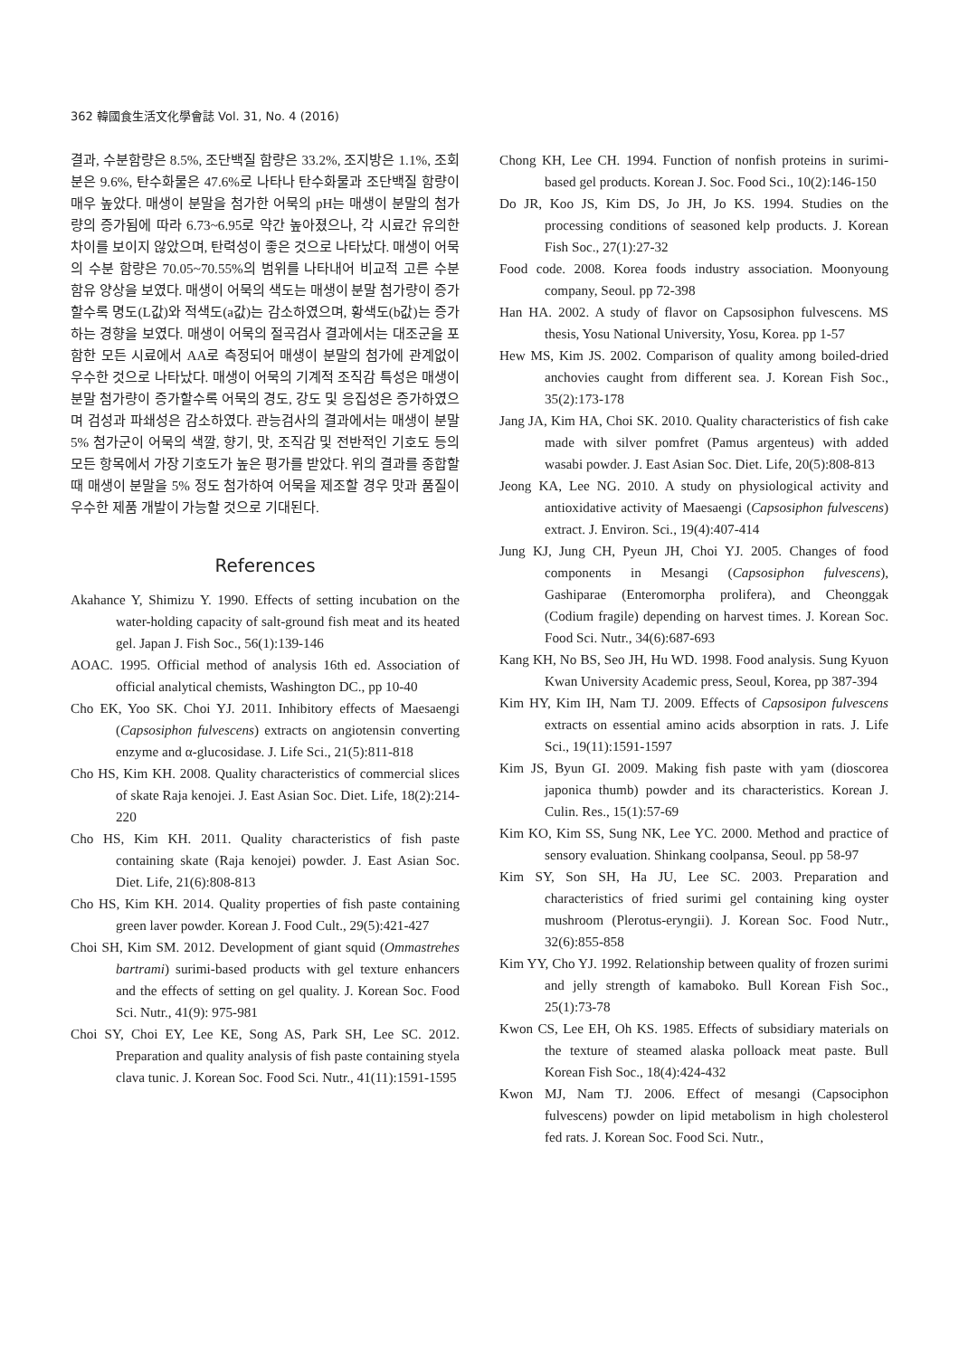362 韓國食生活文化學會誌 Vol. 31, No. 4 (2016)
결과, 수분함량은 8.5%, 조단백질 함량은 33.2%, 조지방은 1.1%, 조회분은 9.6%, 탄수화물은 47.6%로 나타나 탄수화물과 조단백질 함량이 매우 높았다. 매생이 분말을 첨가한 어묵의 pH는 매생이 분말의 첨가량의 증가됨에 따라 6.73~6.95로 약간 높아졌으나, 각 시료간 유의한 차이를 보이지 않았으며, 탄력성이 좋은 것으로 나타났다. 매생이 어묵의 수분 함량은 70.05~70.55%의 범위를 나타내어 비교적 고른 수분 함유 양상을 보였다. 매생이 어묵의 색도는 매생이 분말 첨가량이 증가할수록 명도(L값)와 적색도(a값)는 감소하였으며, 황색도(b값)는 증가하는 경향을 보였다. 매생이 어묵의 절곡검사 결과에서는 대조군을 포함한 모든 시료에서 AA로 측정되어 매생이 분말의 첨가에 관계없이 우수한 것으로 나타났다. 매생이 어묵의 기계적 조직감 특성은 매생이 분말 첨가량이 증가할수록 어묵의 경도, 강도 및 응집성은 증가하였으며 검성과 파쇄성은 감소하였다. 관능검사의 결과에서는 매생이 분말 5% 첨가군이 어묵의 색깔, 향기, 맛, 조직감 및 전반적인 기호도 등의 모든 항목에서 가장 기호도가 높은 평가를 받았다. 위의 결과를 종합할 때 매생이 분말을 5% 정도 첨가하여 어묵을 제조할 경우 맛과 품질이 우수한 제품 개발이 가능할 것으로 기대된다.
References
Akahance Y, Shimizu Y. 1990. Effects of setting incubation on the water-holding capacity of salt-ground fish meat and its heated gel. Japan J. Fish Soc., 56(1):139-146
AOAC. 1995. Official method of analysis 16th ed. Association of official analytical chemists, Washington DC., pp 10-40
Cho EK, Yoo SK. Choi YJ. 2011. Inhibitory effects of Maesaengi (Capsosiphon fulvescens) extracts on angiotensin converting enzyme and α-glucosidase. J. Life Sci., 21(5):811-818
Cho HS, Kim KH. 2008. Quality characteristics of commercial slices of skate Raja kenojei. J. East Asian Soc. Diet. Life, 18(2):214-220
Cho HS, Kim KH. 2011. Quality characteristics of fish paste containing skate (Raja kenojei) powder. J. East Asian Soc. Diet. Life, 21(6):808-813
Cho HS, Kim KH. 2014. Quality properties of fish paste containing green laver powder. Korean J. Food Cult., 29(5):421-427
Choi SH, Kim SM. 2012. Development of giant squid (Ommastrehes bartrami) surimi-based products with gel texture enhancers and the effects of setting on gel quality. J. Korean Soc. Food Sci. Nutr., 41(9): 975-981
Choi SY, Choi EY, Lee KE, Song AS, Park SH, Lee SC. 2012. Preparation and quality analysis of fish paste containing styela clava tunic. J. Korean Soc. Food Sci. Nutr., 41(11):1591-1595
Chong KH, Lee CH. 1994. Function of nonfish proteins in surimi-based gel products. Korean J. Soc. Food Sci., 10(2):146-150
Do JR, Koo JS, Kim DS, Jo JH, Jo KS. 1994. Studies on the processing conditions of seasoned kelp products. J. Korean Fish Soc., 27(1):27-32
Food code. 2008. Korea foods industry association. Moonyoung company, Seoul. pp 72-398
Han HA. 2002. A study of flavor on Capsosiphon fulvescens. MS thesis, Yosu National University, Yosu, Korea. pp 1-57
Hew MS, Kim JS. 2002. Comparison of quality among boiled-dried anchovies caught from different sea. J. Korean Fish Soc., 35(2):173-178
Jang JA, Kim HA, Choi SK. 2010. Quality characteristics of fish cake made with silver pomfret (Pamus argenteus) with added wasabi powder. J. East Asian Soc. Diet. Life, 20(5):808-813
Jeong KA, Lee NG. 2010. A study on physiological activity and antioxidative activity of Maesaengi (Capsosiphon fulvescens) extract. J. Environ. Sci., 19(4):407-414
Jung KJ, Jung CH, Pyeun JH, Choi YJ. 2005. Changes of food components in Mesangi (Capsosiphon fulvescens), Gashiparae (Enteromorpha prolifera), and Cheonggak (Codium fragile) depending on harvest times. J. Korean Soc. Food Sci. Nutr., 34(6):687-693
Kang KH, No BS, Seo JH, Hu WD. 1998. Food analysis. Sung Kyuon Kwan University Academic press, Seoul, Korea, pp 387-394
Kim HY, Kim IH, Nam TJ. 2009. Effects of Capsosipon fulvescens extracts on essential amino acids absorption in rats. J. Life Sci., 19(11):1591-1597
Kim JS, Byun GI. 2009. Making fish paste with yam (dioscorea japonica thumb) powder and its characteristics. Korean J. Culin. Res., 15(1):57-69
Kim KO, Kim SS, Sung NK, Lee YC. 2000. Method and practice of sensory evaluation. Shinkang coolpansa, Seoul. pp 58-97
Kim SY, Son SH, Ha JU, Lee SC. 2003. Preparation and characteristics of fried surimi gel containing king oyster mushroom (Plerotus-eryngii). J. Korean Soc. Food Nutr., 32(6):855-858
Kim YY, Cho YJ. 1992. Relationship between quality of frozen surimi and jelly strength of kamaboko. Bull Korean Fish Soc., 25(1):73-78
Kwon CS, Lee EH, Oh KS. 1985. Effects of subsidiary materials on the texture of steamed alaska polloack meat paste. Bull Korean Fish Soc., 18(4):424-432
Kwon MJ, Nam TJ. 2006. Effect of mesangi (Capsociphon fulvescens) powder on lipid metabolism in high cholesterol fed rats. J. Korean Soc. Food Sci. Nutr.,